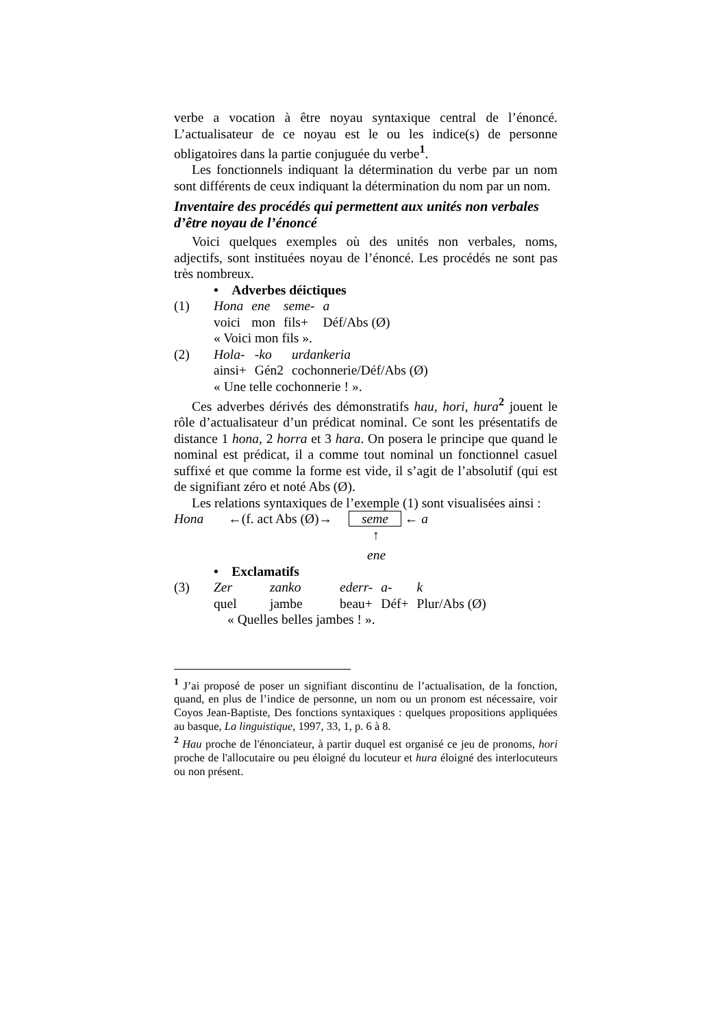verbe a vocation à être noyau syntaxique central de l’énoncé. L’actualisateur de ce noyau est le ou les indice(s) de personne obligatoires dans la partie conjuguée du verbe<sup>1</sup>.
Les fonctionnels indiquant la détermination du verbe par un nom sont différents de ceux indiquant la détermination du nom par un nom.
Inventaire des procédés qui permettent aux unités non verbales d’être noyau de l’énoncé
Voici quelques exemples où des unités non verbales, noms, adjectifs, sont instituées noyau de l’énoncé. Les procédés ne sont pas très nombreux.
• Adverbes déictiques
| (1) | Hona | ene | seme- | a |
| | voici | mon | fils+ | Déf/Abs (Ø) |
| | « Voici mon fils ». | | | |
| (2) | Hola- | -ko | urdankeria |
| | ainsi+ | Gén2 | cochonnerie/Déf/Abs (Ø) |
| | « Une telle cochonnerie ! ». | | |
Ces adverbes dérivés des démonstratifs hau, hori, hura<sup>2</sup> jouent le rôle d’actualisateur d’un prédicat nominal. Ce sont les présentatifs de distance 1 hona, 2 horra et 3 hara. On posera le principe que quand le nominal est prédicat, il a comme tout nominal un fonctionnel casuel suffixé et que comme la forme est vide, il s’agit de l’absolutif (qui est de signifiant zéro et noté Abs (Ø).
Les relations syntaxiques de l’exemple (1) sont visualisées ainsi :
Hona ←(f. act Abs (Ø)→ seme ← a
↑
ene
• Exclamatifs
| (3) | Zer | zanko | ederr- | a- | k |
| | quel | jambe | beau+ | Déf+ | Plur/Abs (Ø) |
| | « Quelles belles jambes ! ». | | | | |
<sup>1</sup> J’ai proposé de poser un signifiant discontinu de l’actualisation, de la fonction, quand, en plus de l’indice de personne, un nom ou un pronom est nécessaire, voir Coyos Jean-Baptiste, Des fonctions syntaxiques : quelques propositions appliquées au basque, La linguistique, 1997, 33, 1, p. 6 à 8.
<sup>2</sup> Hau proche de l'énonciateur, à partir duquel est organisé ce jeu de pronoms, hori proche de l'allocutaire ou peu éloigné du locuteur et hura éloigné des interlocuteurs ou non présent.